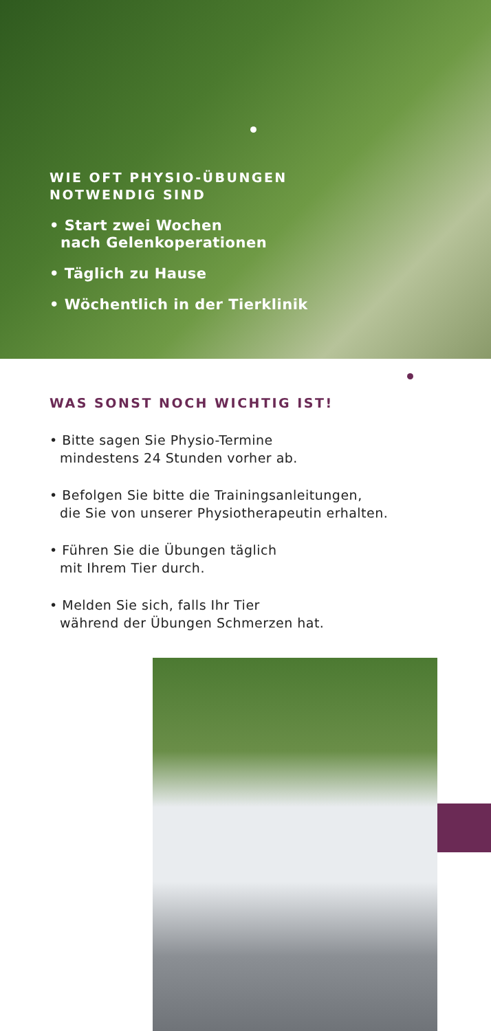WIE OFT PHYSIO-ÜBUNGEN
NOTWENDIG SIND
• Start zwei Wochen
nach Gelenkoperationen
• Täglich zu Hause
• Wöchentlich in der Tierklinik
WAS SONST NOCH WICHTIG IST!
• Bitte sagen Sie Physio-Termine
mindestens 24 Stunden vorher ab.
• Befolgen Sie bitte die Trainingsanleitungen,
die Sie von unserer Physiotherapeutin erhalten.
• Führen Sie die Übungen täglich
mit Ihrem Tier durch.
• Melden Sie sich, falls Ihr Tier
während der Übungen Schmerzen hat.